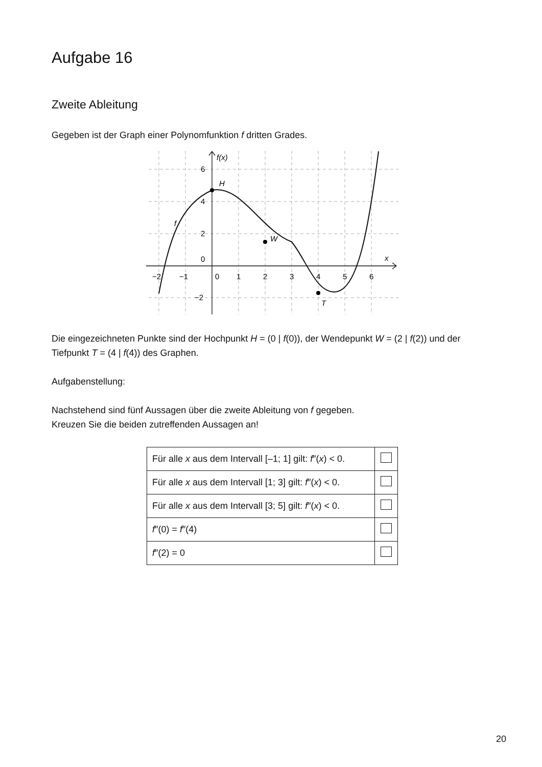Aufgabe 16
Zweite Ableitung
Gegeben ist der Graph einer Polynomfunktion f dritten Grades.
f(x)
H
W
T
f
x
6
4
2
0
−2
−2
−1
0
1
2
3
4
5
6
Die eingezeichneten Punkte sind der Hochpunkt H = (0 | f(0)), der Wendepunkt W = (2 | f(2)) und der Tiefpunkt T = (4 | f(4)) des Graphen.
Aufgabenstellung:
Nachstehend sind fünf Aussagen über die zweite Ableitung von f gegeben.
Kreuzen Sie die beiden zutreffenden Aussagen an!
| Für alle x aus dem Intervall [–1; 1] gilt: f ″( x ) < 0. | |
| Für alle x aus dem Intervall [1; 3] gilt: f ″( x ) < 0. | |
| Für alle x aus dem Intervall [3; 5] gilt: f ″( x ) < 0. | |
| f ″(0) = f ″(4) | |
| f ″(2) = 0 | |
20